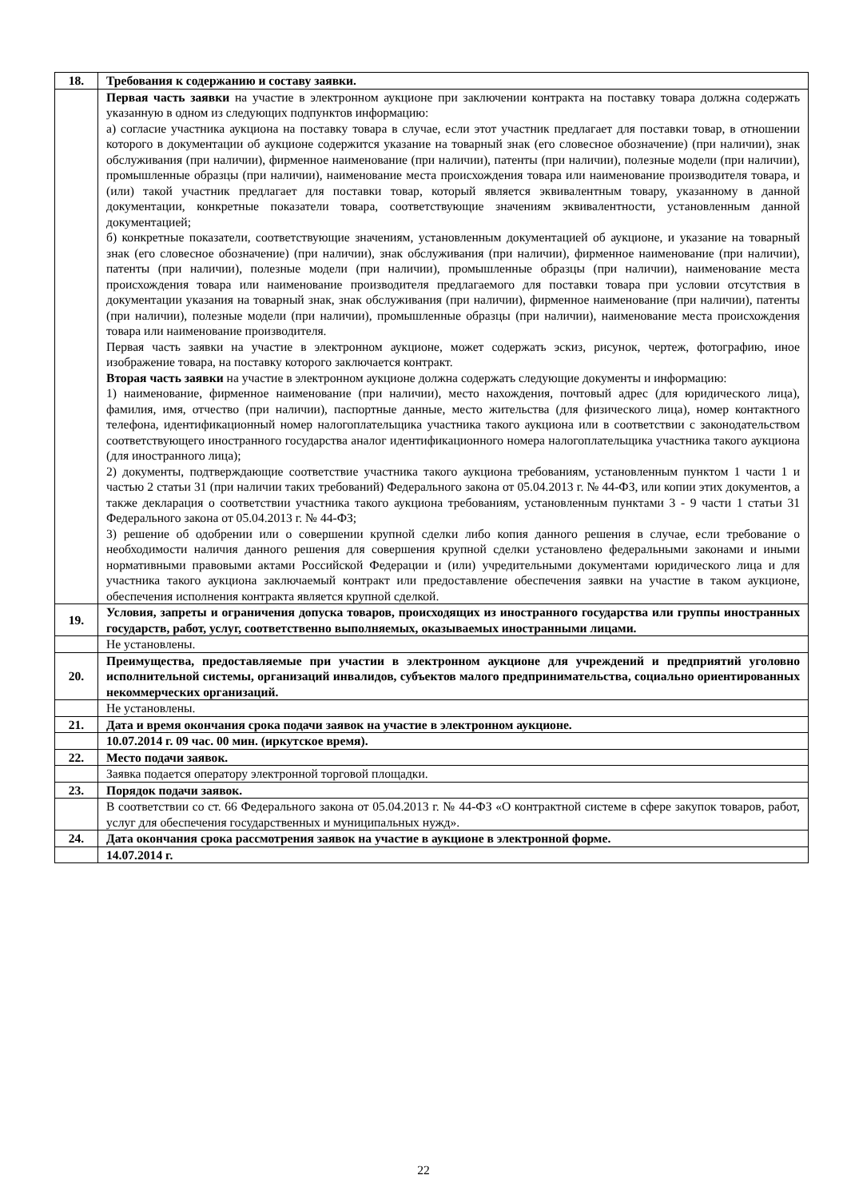| 18. | Требования к содержанию и составу заявки. |
| | Первая часть заявки на участие в электронном аукционе при заключении контракта на поставку товара должна содержать указанную в одном из следующих подпунктов информацию: а) согласие участника аукциона на поставку товара в случае, если этот участник предлагает для поставки товар, в отношении которого в документации об аукционе содержится указание на товарный знак (его словесное обозначение) (при наличии), знак обслуживания (при наличии), фирменное наименование (при наличии), патенты (при наличии), полезные модели (при наличии), промышленные образцы (при наличии), наименование места происхождения товара или наименование производителя товара, и (или) такой участник предлагает для поставки товар, который является эквивалентным товару, указанному в данной документации, конкретные показатели товара, соответствующие значениям эквивалентности, установленным данной документацией; б) конкретные показатели, соответствующие значениям, установленным документацией об аукционе, и указание на товарный знак (его словесное обозначение) (при наличии), знак обслуживания (при наличии), фирменное наименование (при наличии), патенты (при наличии), полезные модели (при наличии), промышленные образцы (при наличии), наименование места происхождения товара или наименование производителя предлагаемого для поставки товара при условии отсутствия в документации указания на товарный знак, знак обслуживания (при наличии), фирменное наименование (при наличии), патенты (при наличии), полезные модели (при наличии), промышленные образцы (при наличии), наименование места происхождения товара или наименование производителя. Первая часть заявки на участие в электронном аукционе, может содержать эскиз, рисунок, чертеж, фотографию, иное изображение товара, на поставку которого заключается контракт. Вторая часть заявки на участие в электронном аукционе должна содержать следующие документы и информацию: 1) наименование, фирменное наименование (при наличии), место нахождения, почтовый адрес (для юридического лица), фамилия, имя, отчество (при наличии), паспортные данные, место жительства (для физического лица), номер контактного телефона, идентификационный номер налогоплательщика участника такого аукциона или в соответствии с законодательством соответствующего иностранного государства аналог идентификационного номера налогоплательщика участника такого аукциона (для иностранного лица); 2) документы, подтверждающие соответствие участника такого аукциона требованиям, установленным пунктом 1 части 1 и частью 2 статьи 31 (при наличии таких требований) Федерального закона от 05.04.2013 г. № 44-ФЗ, или копии этих документов, а также декларация о соответствии участника такого аукциона требованиям, установленным пунктами 3 - 9 части 1 статьи 31 Федерального закона от 05.04.2013 г. № 44-ФЗ; 3) решение об одобрении или о совершении крупной сделки либо копия данного решения в случае, если требование о необходимости наличия данного решения для совершения крупной сделки установлено федеральными законами и иными нормативными правовыми актами Российской Федерации и (или) учредительными документами юридического лица и для участника такого аукциона заключаемый контракт или предоставление обеспечения заявки на участие в таком аукционе, обеспечения исполнения контракта является крупной сделкой. |
| 19. | Условия, запреты и ограничения допуска товаров, происходящих из иностранного государства или группы иностранных государств, работ, услуг, соответственно выполняемых, оказываемых иностранными лицами. |
| | Не установлены. |
| 20. | Преимущества, предоставляемые при участии в электронном аукционе для учреждений и предприятий уголовно исполнительной системы, организаций инвалидов, субъектов малого предпринимательства, социально ориентированных некоммерческих организаций. |
| | Не установлены. |
| 21. | Дата и время окончания срока подачи заявок на участие в электронном аукционе. |
| | 10.07.2014 г. 09 час. 00 мин. (иркутское время). |
| 22. | Место подачи заявок. |
| | Заявка подается оператору электронной торговой площадки. |
| 23. | Порядок подачи заявок. |
| | В соответствии со ст. 66 Федерального закона от 05.04.2013 г. № 44-ФЗ «О контрактной системе в сфере закупок товаров, работ, услуг для обеспечения государственных и муниципальных нужд». |
| 24. | Дата окончания срока рассмотрения заявок на участие в аукционе в электронной форме. |
| | 14.07.2014 г. |
22